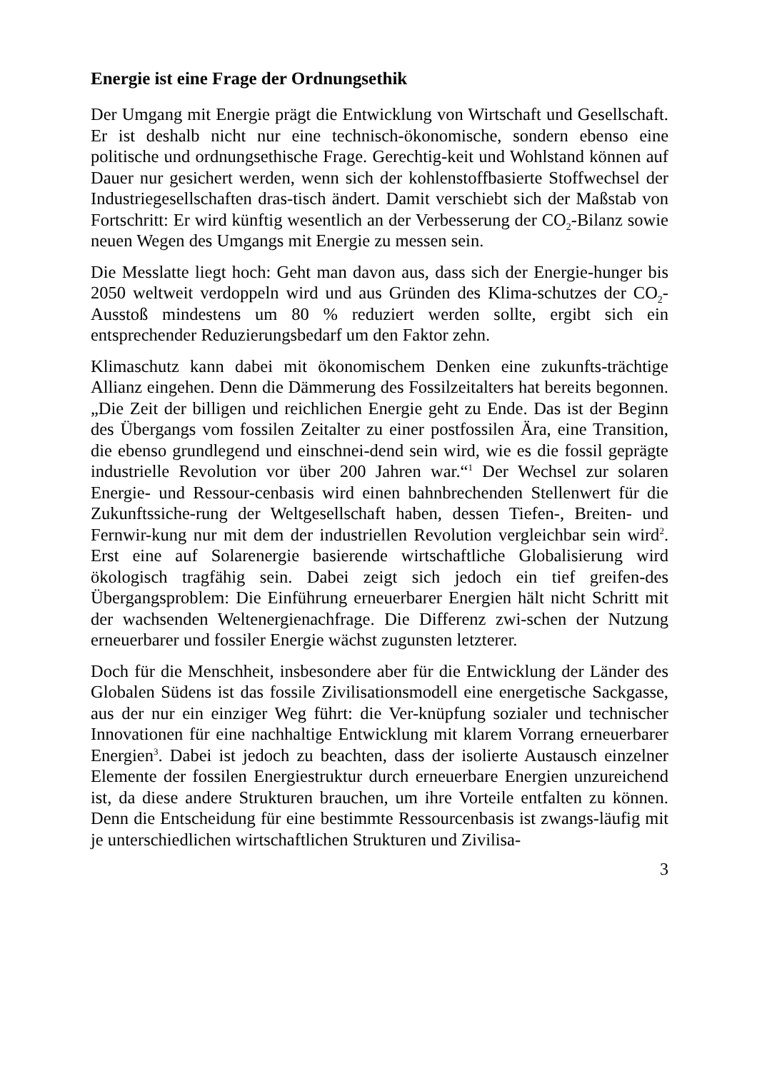Energie ist eine Frage der Ordnungsethik
Der Umgang mit Energie prägt die Entwicklung von Wirtschaft und Gesellschaft. Er ist deshalb nicht nur eine technisch-ökonomische, sondern ebenso eine politische und ordnungsethische Frage. Gerechtig-keit und Wohlstand können auf Dauer nur gesichert werden, wenn sich der kohlenstoffbasierte Stoffwechsel der Industriegesellschaften dras-tisch ändert. Damit verschiebt sich der Maßstab von Fortschritt: Er wird künftig wesentlich an der Verbesserung der CO<sub>2</sub>-Bilanz sowie neuen Wegen des Umgangs mit Energie zu messen sein.
Die Messlatte liegt hoch: Geht man davon aus, dass sich der Energie-hunger bis 2050 weltweit verdoppeln wird und aus Gründen des Klima-schutzes der CO<sub>2</sub>-Ausstoß mindestens um 80 % reduziert werden sollte, ergibt sich ein entsprechender Reduzierungsbedarf um den Faktor zehn.
Klimaschutz kann dabei mit ökonomischem Denken eine zukunfts-trächtige Allianz eingehen. Denn die Dämmerung des Fossilzeitalters hat bereits begonnen. „Die Zeit der billigen und reichlichen Energie geht zu Ende. Das ist der Beginn des Übergangs vom fossilen Zeitalter zu einer postfossilen Ära, eine Transition, die ebenso grundlegend und einschnei-dend sein wird, wie es die fossil geprägte industrielle Revolution vor über 200 Jahren war.“<sup>1</sup> Der Wechsel zur solaren Energie- und Ressour-cenbasis wird einen bahnbrechenden Stellenwert für die Zukunftssiche-rung der Weltgesellschaft haben, dessen Tiefen-, Breiten- und Fernwir-kung nur mit dem der industriellen Revolution vergleichbar sein wird<sup>2</sup>. Erst eine auf Solarenergie basierende wirtschaftliche Globalisierung wird ökologisch tragfähig sein. Dabei zeigt sich jedoch ein tief greifen-des Übergangsproblem: Die Einführung erneuerbarer Energien hält nicht Schritt mit der wachsenden Weltenergienachfrage. Die Differenz zwi-schen der Nutzung erneuerbarer und fossiler Energie wächst zugunsten letzterer.
Doch für die Menschheit, insbesondere aber für die Entwicklung der Länder des Globalen Südens ist das fossile Zivilisationsmodell eine energetische Sackgasse, aus der nur ein einziger Weg führt: die Ver-knüpfung sozialer und technischer Innovationen für eine nachhaltige Entwicklung mit klarem Vorrang erneuerbarer Energien<sup>3</sup>. Dabei ist jedoch zu beachten, dass der isolierte Austausch einzelner Elemente der fossilen Energiestruktur durch erneuerbare Energien unzureichend ist, da diese andere Strukturen brauchen, um ihre Vorteile entfalten zu können. Denn die Entscheidung für eine bestimmte Ressourcenbasis ist zwangs-läufig mit je unterschiedlichen wirtschaftlichen Strukturen und Zivilisa-
3